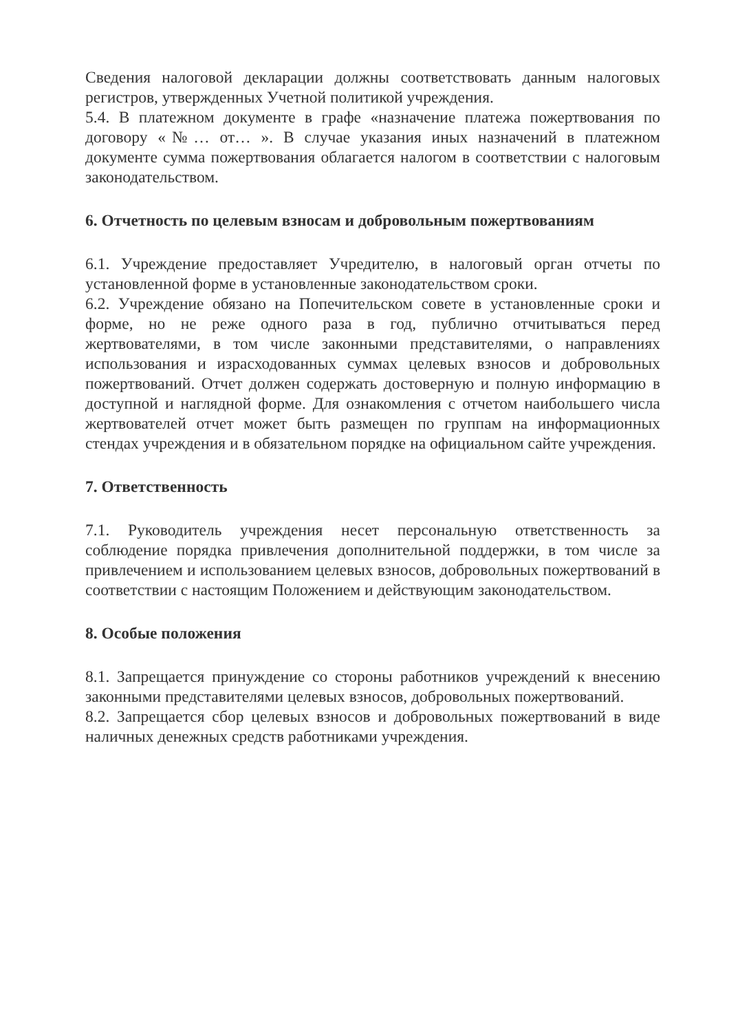Сведения налоговой декларации должны соответствовать данным налоговых регистров, утвержденных Учетной политикой учреждения.
5.4. В платежном документе в графе «назначение платежа пожертвования по договору «№… от… ». В случае указания иных назначений в платежном документе сумма пожертвования облагается налогом в соответствии с налоговым законодательством.
6. Отчетность по целевым взносам и добровольным пожертвованиям
6.1. Учреждение предоставляет Учредителю, в налоговый орган отчеты по установленной форме в установленные законодательством сроки.
6.2. Учреждение обязано на Попечительском совете в установленные сроки и форме, но не реже одного раза в год, публично отчитываться перед жертвователями, в том числе законными представителями, о направлениях использования и израсходованных суммах целевых взносов и добровольных пожертвований. Отчет должен содержать достоверную и полную информацию в доступной и наглядной форме. Для ознакомления с отчетом наибольшего числа жертвователей отчет может быть размещен по группам на информационных стендах учреждения и в обязательном порядке на официальном сайте учреждения.
7. Ответственность
7.1. Руководитель учреждения несет персональную ответственность за соблюдение порядка привлечения дополнительной поддержки, в том числе за привлечением и использованием целевых взносов, добровольных пожертвований в соответствии с настоящим Положением и действующим законодательством.
8. Особые положения
8.1. Запрещается принуждение со стороны работников учреждений к внесению законными представителями целевых взносов, добровольных пожертвований.
8.2. Запрещается сбор целевых взносов и добровольных пожертвований в виде наличных денежных средств работниками учреждения.